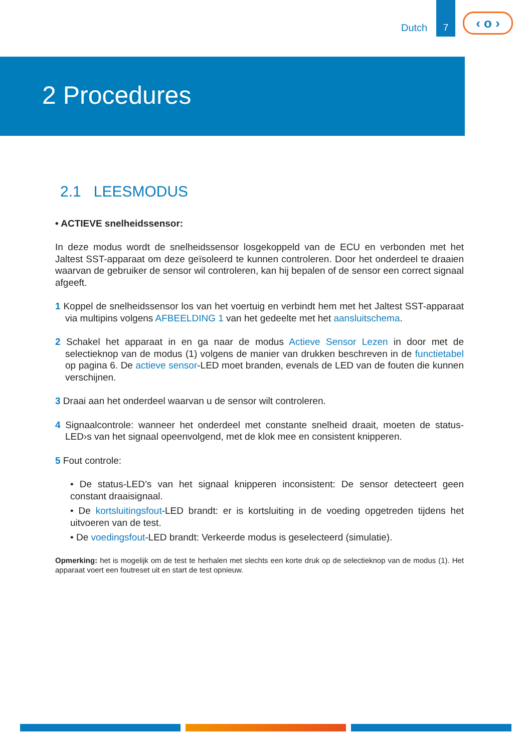Dutch
7
‹ o ›
2 Procedures
2.1 LEESMODUS
• ACTIEVE snelheidssensor:
In deze modus wordt de snelheidssensor losgekoppeld van de ECU en verbonden met het Jaltest SST-apparaat om deze geïsoleerd te kunnen controleren. Door het onderdeel te draaien waarvan de gebruiker de sensor wil controleren, kan hij bepalen of de sensor een correct signaal afgeeft.
1 Koppel de snelheidssensor los van het voertuig en verbindt hem met het Jaltest SST-apparaat via multipins volgens AFBEELDING 1 van het gedeelte met het aansluitschema.
2 Schakel het apparaat in en ga naar de modus Actieve Sensor Lezen in door met de selectieknop van de modus (1) volgens de manier van drukken beschreven in de functietabel op pagina 6. De actieve sensor-LED moet branden, evenals de LED van de fouten die kunnen verschijnen.
3 Draai aan het onderdeel waarvan u de sensor wilt controleren.
4 Signaalcontrole: wanneer het onderdeel met constante snelheid draait, moeten de status-LED›s van het signaal opeenvolgend, met de klok mee en consistent knipperen.
5 Fout controle:
• De status-LED’s van het signaal knipperen inconsistent: De sensor detecteert geen constant draaisignaal.
• De kortsluitingsfout-LED brandt: er is kortsluiting in de voeding opgetreden tijdens het uitvoeren van de test.
• De voedingsfout-LED brandt: Verkeerde modus is geselecteerd (simulatie).
Opmerking: het is mogelijk om de test te herhalen met slechts een korte druk op de selectieknop van de modus (1). Het apparaat voert een foutreset uit en start de test opnieuw.